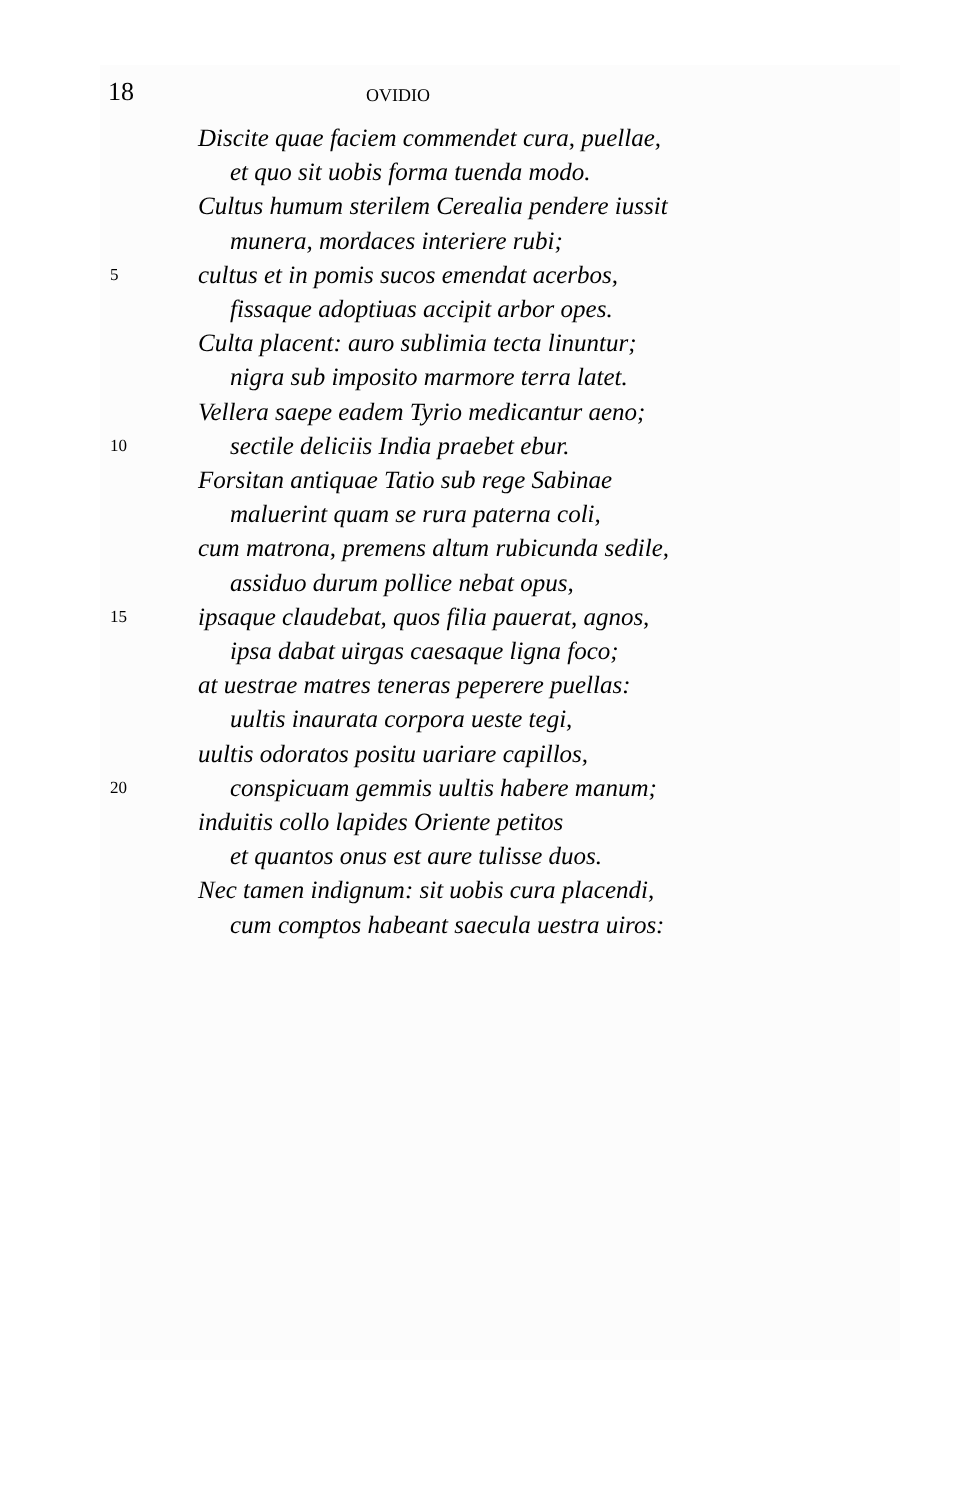18
OVIDIO
Discite quae faciem commendet cura, puellae,
et quo sit uobis forma tuenda modo.
Cultus humum sterilem Cerealia pendere iussit
munera, mordaces interiere rubi;
5 cultus et in pomis sucos emendat acerbos,
fissaque adoptiuas accipit arbor opes.
Culta placent: auro sublimia tecta linuntur;
nigra sub imposito marmore terra latet.
Vellera saepe eadem Tyrio medicantur aeno;
10 sectile deliciis India praebet ebur.
Forsitan antiquae Tatio sub rege Sabinae
maluerint quam se rura paterna coli,
cum matrona, premens altum rubicunda sedile,
assiduo durum pollice nebat opus,
15 ipsaque claudebat, quos filia pauerat, agnos,
ipsa dabat uirgas caesaque ligna foco;
at uestrae matres teneras peperere puellas:
uultis inaurata corpora ueste tegi,
uultis odoratos positu uariare capillos,
20 conspicuam gemmis uultis habere manum;
induitis collo lapides Oriente petitos
et quantos onus est aure tulisse duos.
Nec tamen indignum: sit uobis cura placendi,
cum comptos habeant saecula uestra uiros: